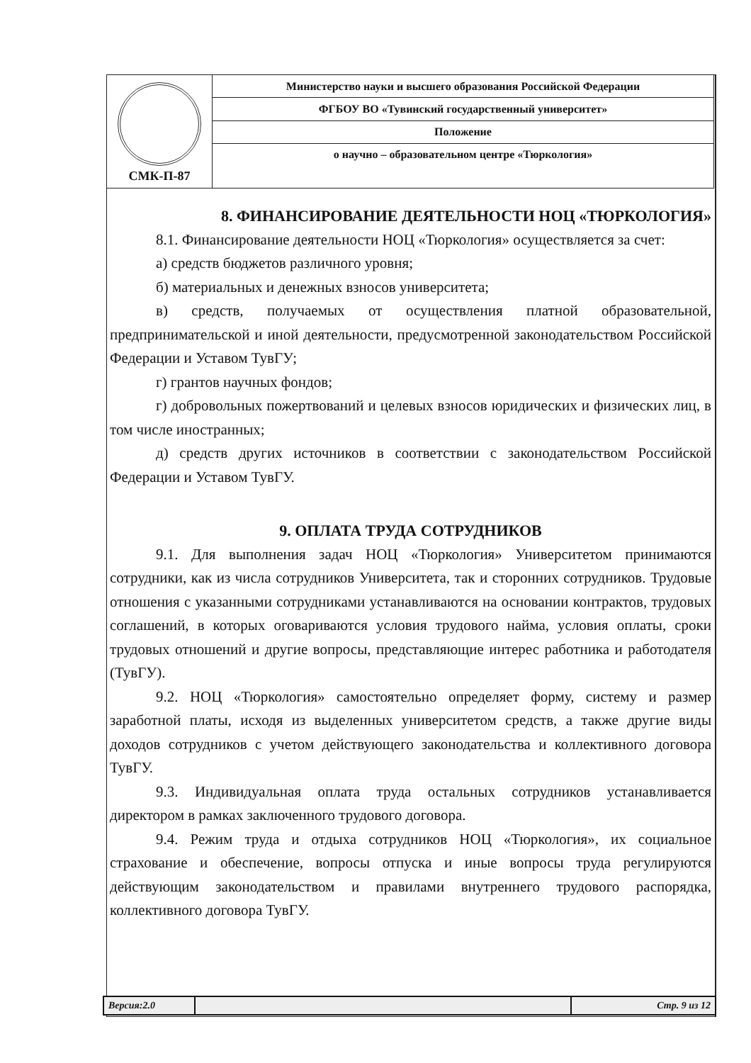| СМК-П-87 | Министерство науки и высшего образования Российской Федерации |
| | ФГБОУ ВО «Тувинский государственный университет» |
| | Положение |
| | о научно – образовательном центре «Тюркология» |
8. ФИНАНСИРОВАНИЕ ДЕЯТЕЛЬНОСТИ НОЦ «ТЮРКОЛОГИЯ»
8.1. Финансирование деятельности НОЦ «Тюркология» осуществляется за счет:
а) средств бюджетов различного уровня;
б) материальных и денежных взносов университета;
в) средств, получаемых от осуществления платной образовательной, предпринимательской и иной деятельности, предусмотренной законодательством Российской Федерации и Уставом ТувГУ;
г) грантов научных фондов;
г) добровольных пожертвований и целевых взносов юридических и физических лиц, в том числе иностранных;
д) средств других источников в соответствии с законодательством Российской Федерации и Уставом ТувГУ.
9. ОПЛАТА ТРУДА СОТРУДНИКОВ
9.1. Для выполнения задач НОЦ «Тюркология» Университетом принимаются сотрудники, как из числа сотрудников Университета, так и сторонних сотрудников. Трудовые отношения с указанными сотрудниками устанавливаются на основании контрактов, трудовых соглашений, в которых оговариваются условия трудового найма, условия оплаты, сроки трудовых отношений и другие вопросы, представляющие интерес работника и работодателя (ТувГУ).
9.2. НОЦ «Тюркология» самостоятельно определяет форму, систему и размер заработной платы, исходя из выделенных университетом средств, а также другие виды доходов сотрудников с учетом действующего законодательства и коллективного договора ТувГУ.
9.3. Индивидуальная оплата труда остальных сотрудников устанавливается директором в рамках заключенного трудового договора.
9.4. Режим труда и отдыха сотрудников НОЦ «Тюркология», их социальное страхование и обеспечение, вопросы отпуска и иные вопросы труда регулируются действующим законодательством и правилами внутреннего трудового распорядка, коллективного договора ТувГУ.
Версия:2.0 Стр. 9 из 12